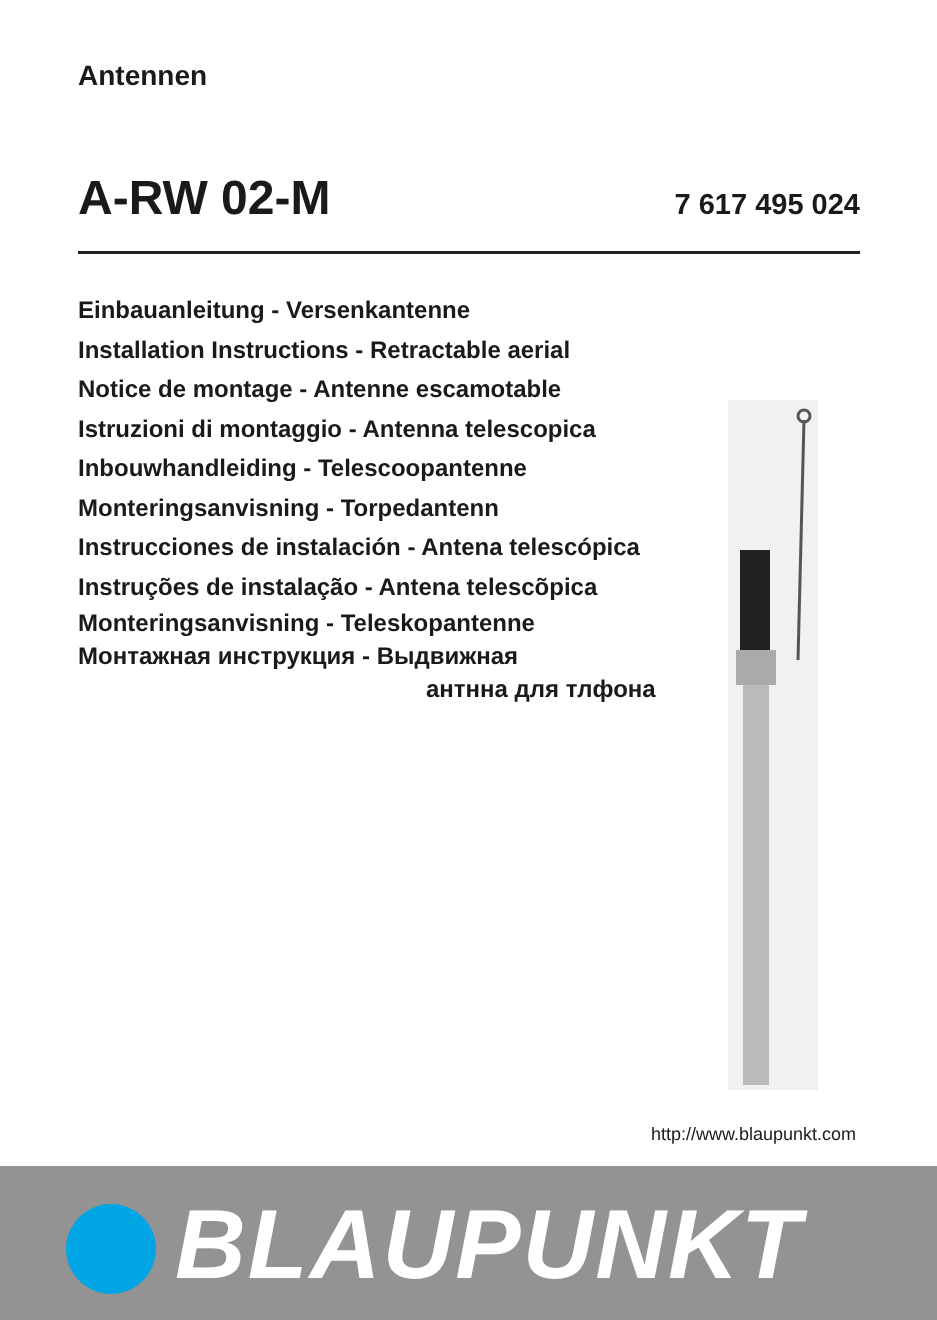Antennen
A-RW 02-M
7 617 495 024
Einbauanleitung - Versenkantenne
Installation Instructions - Retractable aerial
Notice de montage - Antenne escamotable
Istruzioni di montaggio - Antenna telescopica
Inbouwhandleiding - Telescoopantenne
Monteringsanvisning - Torpedantenn
Instrucciones de instalación - Antena telescópica
Instruções de instalação - Antena telescõpica
Monteringsanvisning - Teleskopantenne
Монтажная инструкция - Выдвижная
антнна для тлфона
http://www.blaupunkt.com
BLAUPUNKT